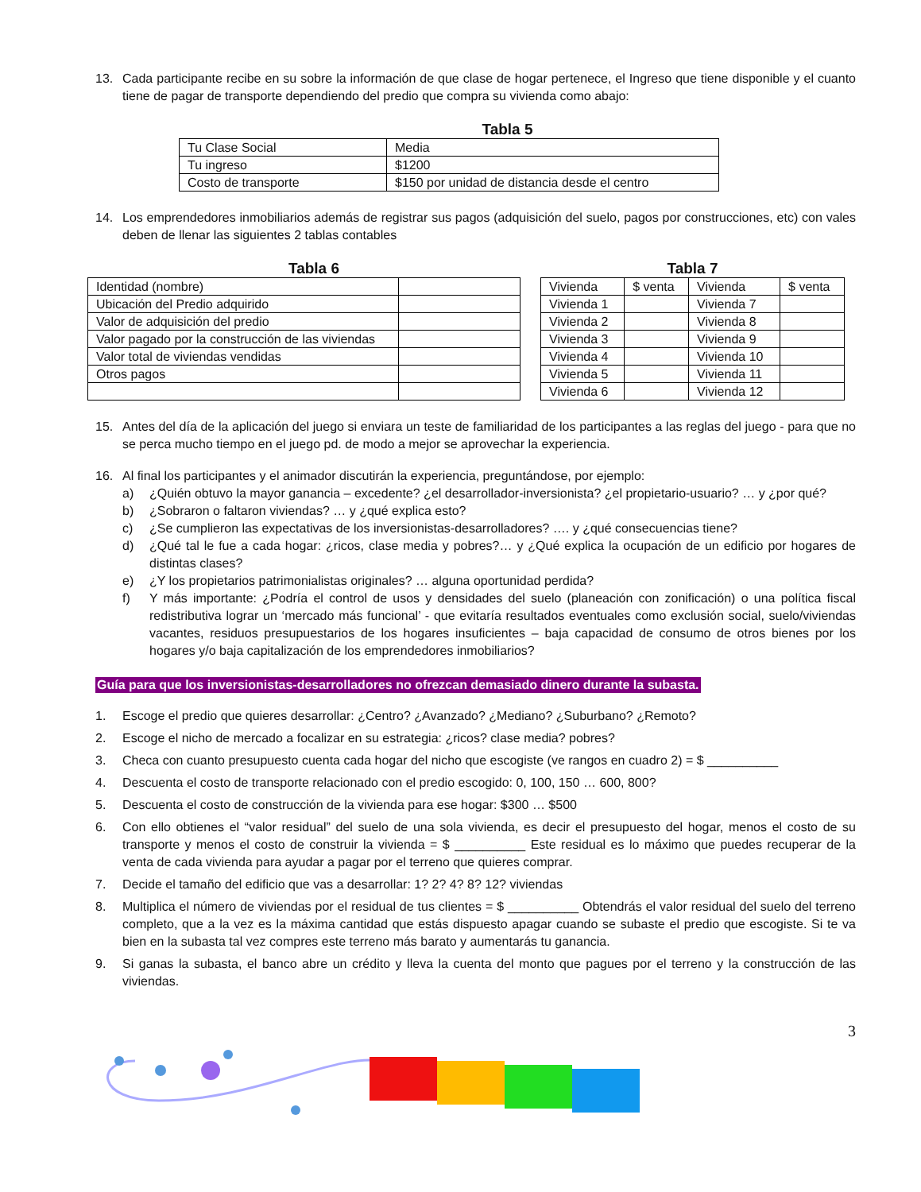13. Cada participante recibe en su sobre la información de que clase de hogar pertenece, el Ingreso que tiene disponible y el cuanto tiene de pagar de transporte dependiendo del predio que compra su vivienda como abajo:
Tabla 5
| Tu Clase Social | Media |
| Tu ingreso | $1200 |
| Costo de transporte | $150 por unidad de distancia desde el centro |
14. Los emprendedores inmobiliarios además de registrar sus pagos (adquisición del suelo, pagos por construcciones, etc) con vales deben de llenar las siguientes 2 tablas contables
Tabla 6
| Identidad (nombre) | |
| Ubicación del Predio adquirido | |
| Valor de adquisición del predio | |
| Valor pagado por la construcción de las viviendas | |
| Valor total de viviendas vendidas | |
| Otros pagos | |
Tabla 7
| Vivienda | $ venta | Vivienda | $ venta |
| Vivienda 1 | | Vivienda 7 | |
| Vivienda 2 | | Vivienda 8 | |
| Vivienda 3 | | Vivienda 9 | |
| Vivienda 4 | | Vivienda 10 | |
| Vivienda 5 | | Vivienda 11 | |
| Vivienda 6 | | Vivienda 12 | |
15. Antes del día de la aplicación del juego si enviara un teste de familiaridad de los participantes a las reglas del juego - para que no se perca mucho tiempo en el juego pd. de modo a mejor se aprovechar la experiencia.
16. Al final los participantes y el animador discutirán la experiencia, preguntándose, por ejemplo:
a) ¿Quién obtuvo la mayor ganancia – excedente? ¿el desarrollador-inversionista? ¿el propietario-usuario? … y ¿por qué?
b) ¿Sobraron o faltaron viviendas? … y ¿qué explica esto?
c) ¿Se cumplieron las expectativas de los inversionistas-desarrolladores? …. y ¿qué consecuencias tiene?
d) ¿Qué tal le fue a cada hogar: ¿ricos, clase media y pobres?… y ¿Qué explica la ocupación de un edificio por hogares de distintas clases?
e) ¿Y los propietarios patrimonialistas originales? … alguna oportunidad perdida?
f) Y más importante: ¿Podría el control de usos y densidades del suelo (planeación con zonificación) o una política fiscal redistributiva lograr un ‘mercado más funcional’ - que evitaría resultados eventuales como exclusión social, suelo/viviendas vacantes, residuos presupuestarios de los hogares insuficientes – baja capacidad de consumo de otros bienes por los hogares y/o baja capitalización de los emprendedores inmobiliarios?
Guía para que los inversionistas-desarrolladores no ofrezcan demasiado dinero durante la subasta.
1. Escoge el predio que quieres desarrollar: ¿Centro? ¿Avanzado? ¿Mediano? ¿Suburbano? ¿Remoto?
2. Escoge el nicho de mercado a focalizar en su estrategia: ¿ricos? clase media? pobres?
3. Checa con cuanto presupuesto cuenta cada hogar del nicho que escogiste (ve rangos en cuadro 2) = $ __________
4. Descuenta el costo de transporte relacionado con el predio escogido: 0, 100, 150 … 600, 800?
5. Descuenta el costo de construcción de la vivienda para ese hogar: $300 … $500
6. Con ello obtienes el “valor residual” del suelo de una sola vivienda, es decir el presupuesto del hogar, menos el costo de su transporte y menos el costo de construir la vivienda = $ __________ Este residual es lo máximo que puedes recuperar de la venta de cada vivienda para ayudar a pagar por el terreno que quieres comprar.
7. Decide el tamaño del edificio que vas a desarrollar: 1? 2? 4? 8? 12? viviendas
8. Multiplica el número de viviendas por el residual de tus clientes = $ __________ Obtendrás el valor residual del suelo del terreno completo, que a la vez es la máxima cantidad que estás dispuesto apagar cuando se subaste el predio que escogiste. Si te va bien en la subasta tal vez compres este terreno más barato y aumentarás tu ganancia.
9. Si ganas la subasta, el banco abre un crédito y lleva la cuenta del monto que pagues por el terreno y la construcción de las viviendas.
3